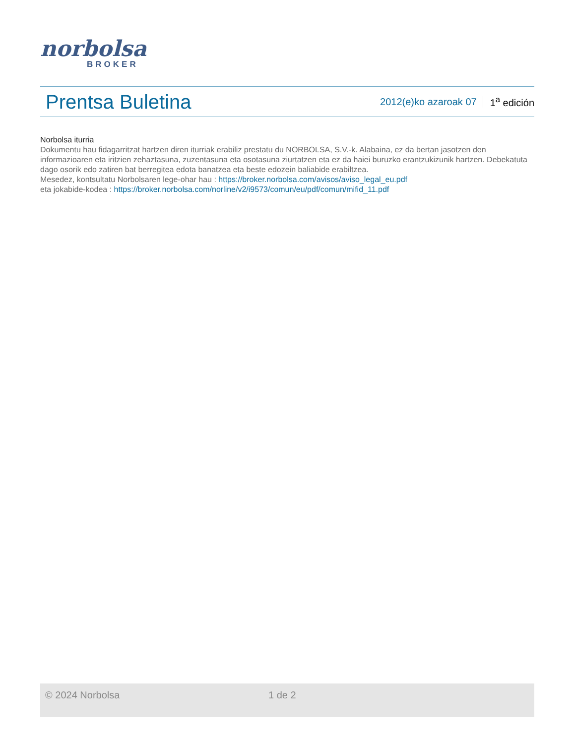norbolsa
BROKER
Prentsa Buletina
2012(e)ko azaroak 07 1<sup>a</sup> edición
Norbolsa iturria
Dokumentu hau fidagarritzat hartzen diren iturriak erabiliz prestatu du NORBOLSA, S.V.-k. Alabaina, ez da bertan jasotzen den informazioaren eta iritzien zehaztasuna, zuzentasuna eta osotasuna ziurtatzen eta ez da haiei buruzko erantzukizunik hartzen. Debekatuta dago osorik edo zatiren bat berregitea edota banatzea eta beste edozein baliabide erabiltzea.
Mesedez, kontsultatu Norbolsaren lege-ohar hau : https://broker.norbolsa.com/avisos/aviso_legal_eu.pdf
eta jokabide-kodea : https://broker.norbolsa.com/norline/v2/i9573/comun/eu/pdf/comun/mifid_11.pdf
© 2024 Norbolsa 1 de 2